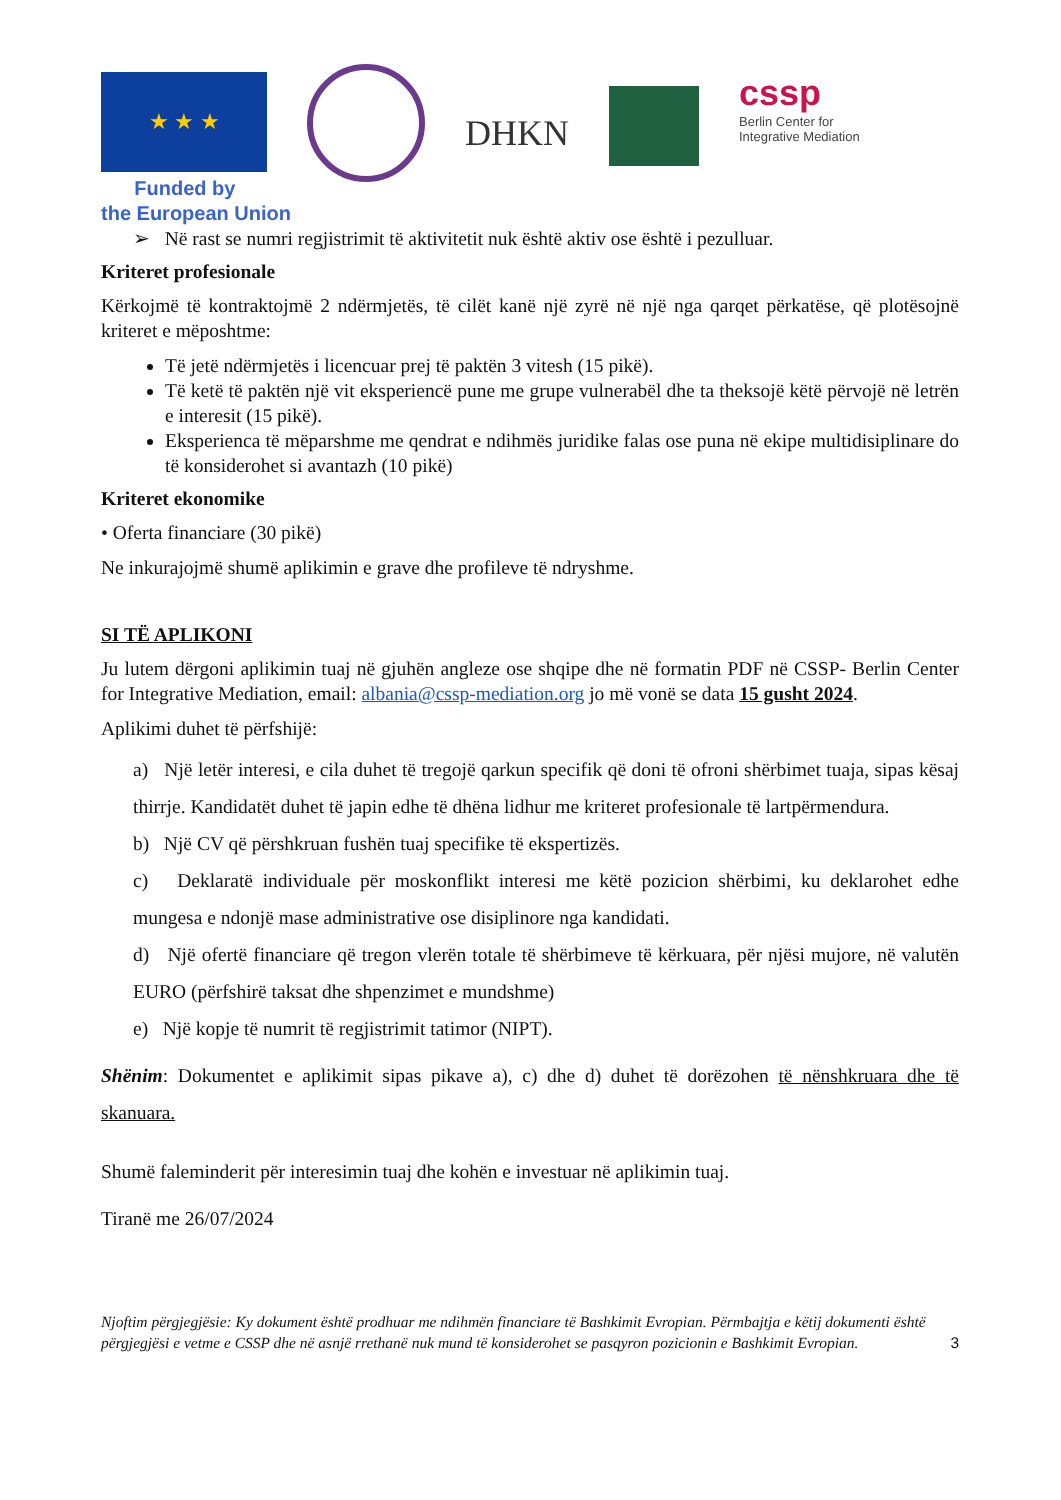★ ★ ★
DHKN
cssp
Berlin Center for
Integrative Mediation
Funded by
the European Union
➢ Në rast se numri regjistrimit të aktivitetit nuk është aktiv ose është i pezulluar.
Kriteret profesionale
Kërkojmë të kontraktojmë 2 ndërmjetës, të cilët kanë një zyrë në një nga qarqet përkatëse, që plotësojnë kriteret e mëposhtme:
Të jetë ndërmjetës i licencuar prej të paktën 3 vitesh (15 pikë).
Të ketë të paktën një vit eksperiencë pune me grupe vulnerabël dhe ta theksojë këtë përvojë në letrën e interesit (15 pikë).
Eksperienca të mëparshme me qendrat e ndihmës juridike falas ose puna në ekipe multidisiplinare do të konsiderohet si avantazh (10 pikë)
Kriteret ekonomike
• Oferta financiare (30 pikë)
Ne inkurajojmë shumë aplikimin e grave dhe profileve të ndryshme.
SI TË APLIKONI
Ju lutem dërgoni aplikimin tuaj në gjuhën angleze ose shqipe dhe në formatin PDF në CSSP- Berlin Center for Integrative Mediation, email: albania@cssp-mediation.org jo më vonë se data 15 gusht 2024.
Aplikimi duhet të përfshijë:
a) Një letër interesi, e cila duhet të tregojë qarkun specifik që doni të ofroni shërbimet tuaja, sipas kësaj thirrje. Kandidatët duhet të japin edhe të dhëna lidhur me kriteret profesionale të lartpërmendura.
b) Një CV që përshkruan fushën tuaj specifike të ekspertizës.
c) Deklaratë individuale për moskonflikt interesi me këtë pozicion shërbimi, ku deklarohet edhe mungesa e ndonjë mase administrative ose disiplinore nga kandidati.
d) Një ofertë financiare që tregon vlerën totale të shërbimeve të kërkuara, për njësi mujore, në valutën EURO (përfshirë taksat dhe shpenzimet e mundshme)
e) Një kopje të numrit të regjistrimit tatimor (NIPT).
Shënim: Dokumentet e aplikimit sipas pikave a), c) dhe d) duhet të dorëzohen të nënshkruara dhe të skanuara.
Shumë faleminderit për interesimin tuaj dhe kohën e investuar në aplikimin tuaj.
Tiranë me 26/07/2024
Njoftim përgjegjësie: Ky dokument është prodhuar me ndihmën financiare të Bashkimit Evropian. Përmbajtja e këtij dokumenti është përgjegjësi e vetme e CSSP dhe në asnjë rrethanë nuk mund të konsiderohet se pasqyron pozicionin e Bashkimit Evropian. 3